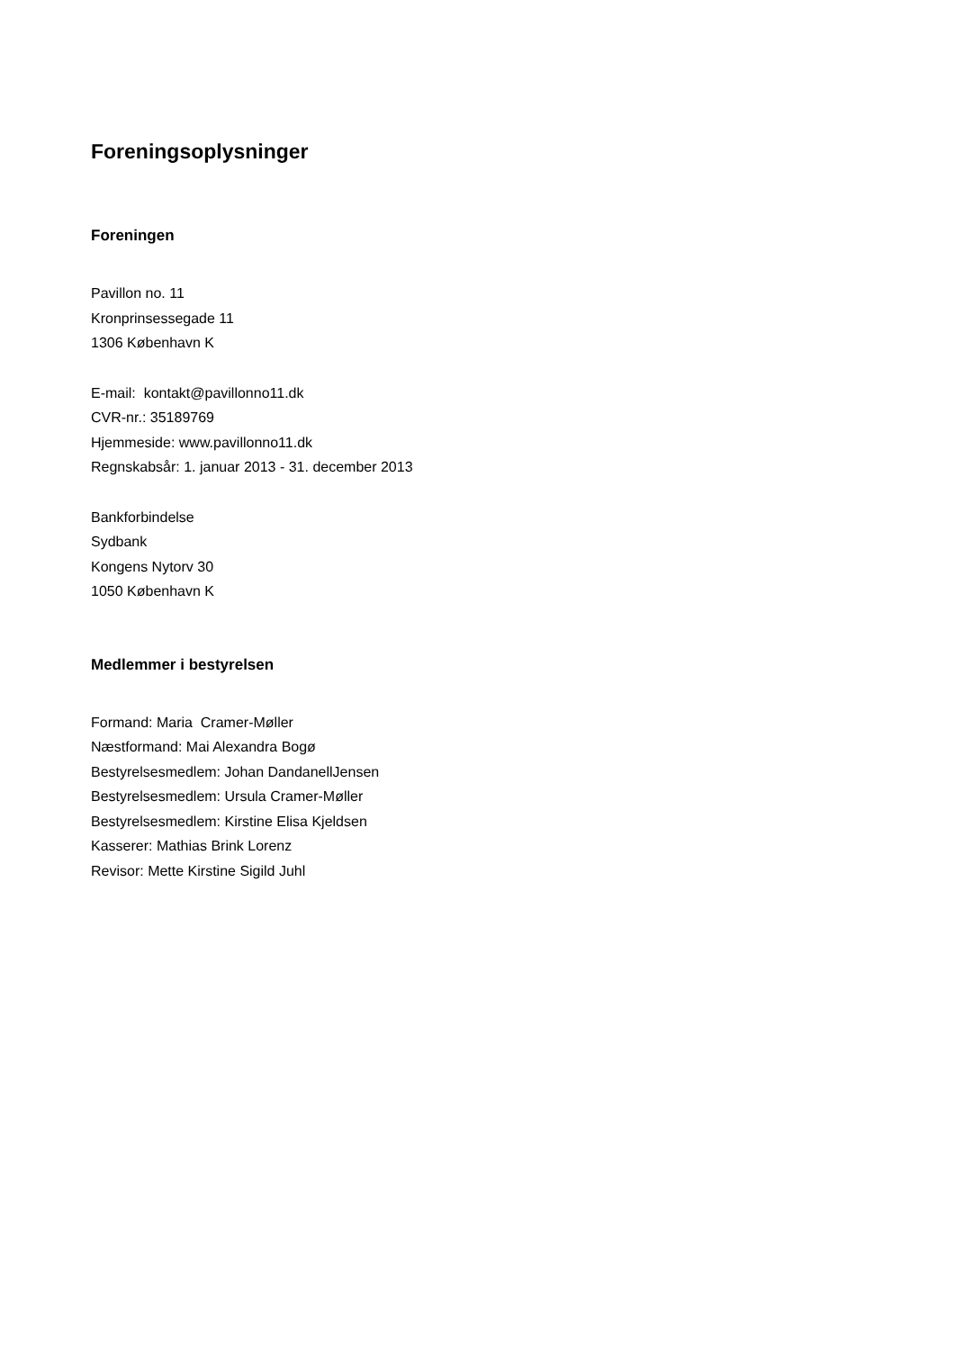Foreningsoplysninger
Foreningen
Pavillon no. 11
Kronprinsessegade 11
1306 København K
E-mail: kontakt@pavillonno11.dk
CVR-nr.: 35189769
Hjemmeside: www.pavillonno11.dk
Regnskabsår: 1. januar 2013 - 31. december 2013
Bankforbindelse
Sydbank
Kongens Nytorv 30
1050 København K
Medlemmer i bestyrelsen
Formand: Maria Cramer-Møller
Næstformand: Mai Alexandra Bogø
Bestyrelsesmedlem: Johan DandanellJensen
Bestyrelsesmedlem: Ursula Cramer-Møller
Bestyrelsesmedlem: Kirstine Elisa Kjeldsen
Kasserer: Mathias Brink Lorenz
Revisor: Mette Kirstine Sigild Juhl